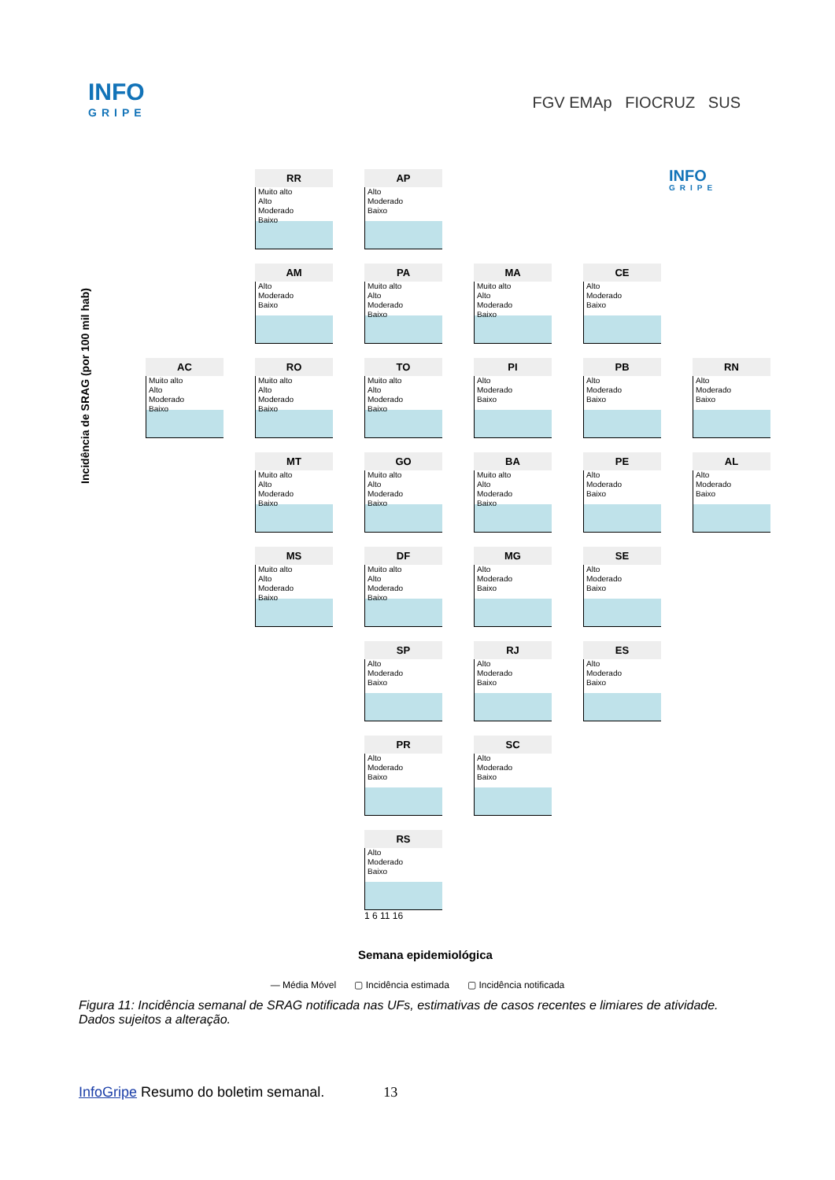INFO
GRIPE
FGV EMAp FIOCRUZ SUS
Incidência de SRAG (por 100 mil hab)
RR
Muito alto
Alto
Moderado
Baixo
AP
Alto
Moderado
Baixo
INFO
GRIPE
AM
Alto
Moderado
Baixo
PA
Muito alto
Alto
Moderado
Baixo
MA
Muito alto
Alto
Moderado
Baixo
CE
Alto
Moderado
Baixo
AC
Muito alto
Alto
Moderado
Baixo
RO
Muito alto
Alto
Moderado
Baixo
TO
Muito alto
Alto
Moderado
Baixo
PI
Alto
Moderado
Baixo
PB
Alto
Moderado
Baixo
RN
Alto
Moderado
Baixo
MT
Muito alto
Alto
Moderado
Baixo
GO
Muito alto
Alto
Moderado
Baixo
BA
Muito alto
Alto
Moderado
Baixo
PE
Alto
Moderado
Baixo
AL
Alto
Moderado
Baixo
MS
Muito alto
Alto
Moderado
Baixo
DF
Muito alto
Alto
Moderado
Baixo
MG
Alto
Moderado
Baixo
SE
Alto
Moderado
Baixo
SP
Alto
Moderado
Baixo
RJ
Alto
Moderado
Baixo
ES
Alto
Moderado
Baixo
PR
Alto
Moderado
Baixo
SC
Alto
Moderado
Baixo
RS
Alto
Moderado
Baixo
1 6 11 16
Semana epidemiológica
— Média Móvel ▢ Incidência estimada ▢ Incidência notificada
Figura 11: Incidência semanal de SRAG notificada nas UFs, estimativas de casos recentes e limiares de atividade. Dados sujeitos a alteração.
InfoGripe Resumo do boletim semanal. 13